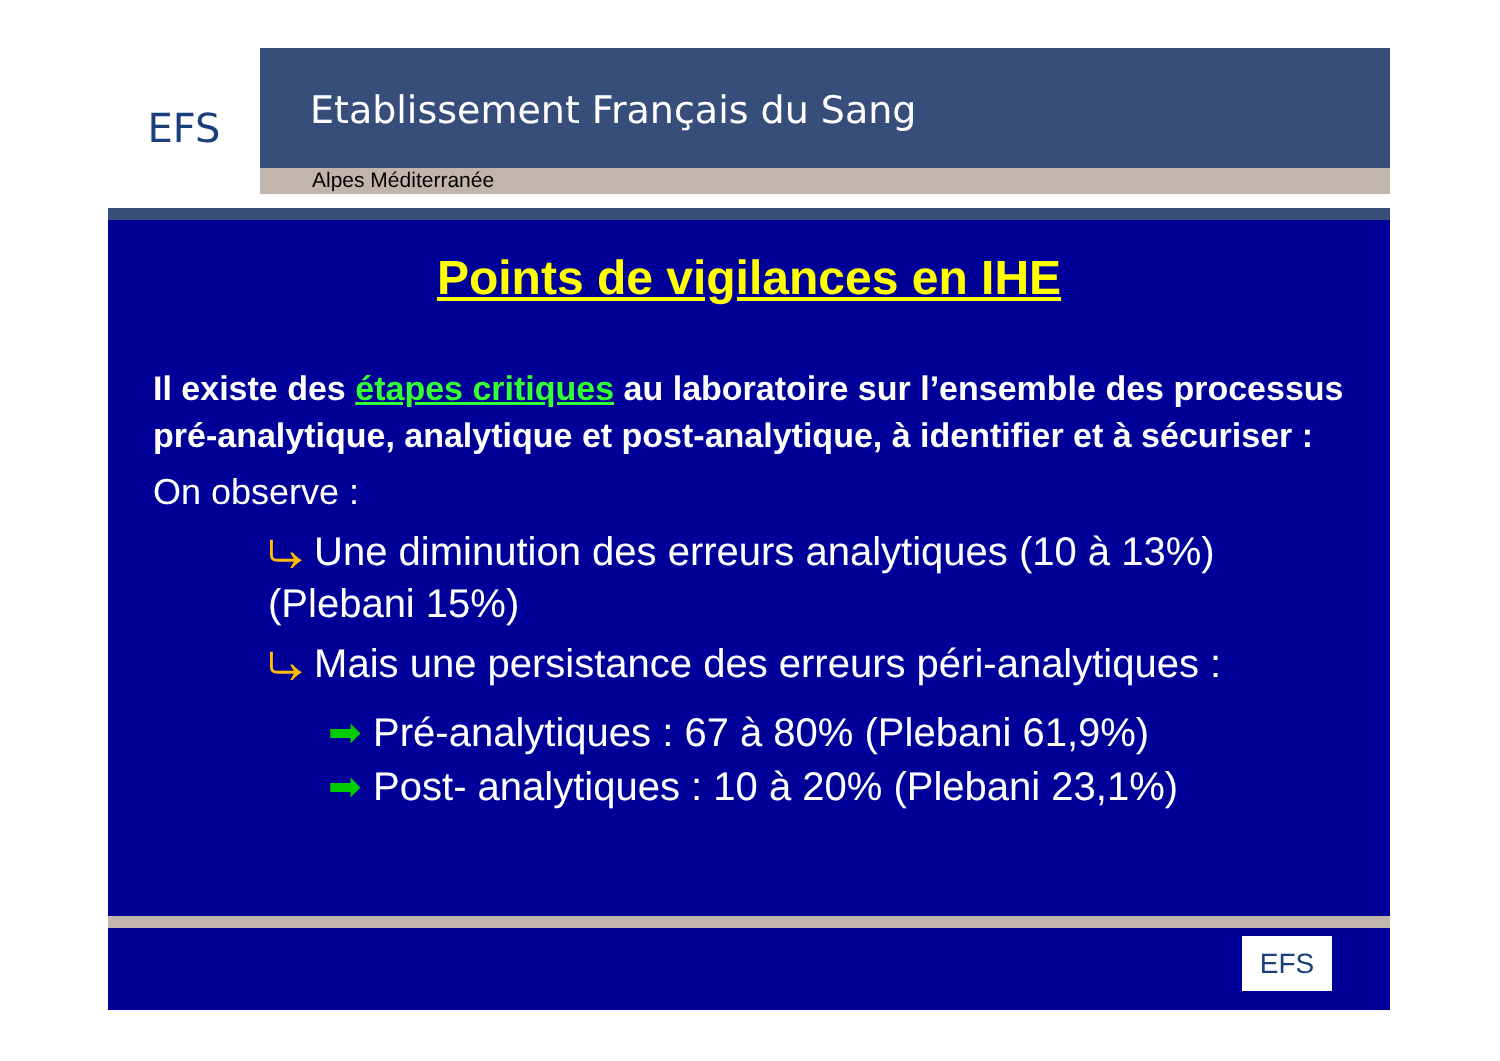EFS
Etablissement Français du Sang
Alpes Méditerranée
Points de vigilances en IHE
Il existe des étapes critiques au laboratoire sur l’ensemble des processus pré-analytique, analytique et post-analytique, à identifier et à sécuriser :
On observe :
⤷ Une diminution des erreurs analytiques (10 à 13%)
(Plebani 15%)
⤷ Mais une persistance des erreurs péri-analytiques :
➡ Pré-analytiques : 67 à 80% (Plebani 61,9%)
➡ Post- analytiques : 10 à 20% (Plebani 23,1%)
EFS